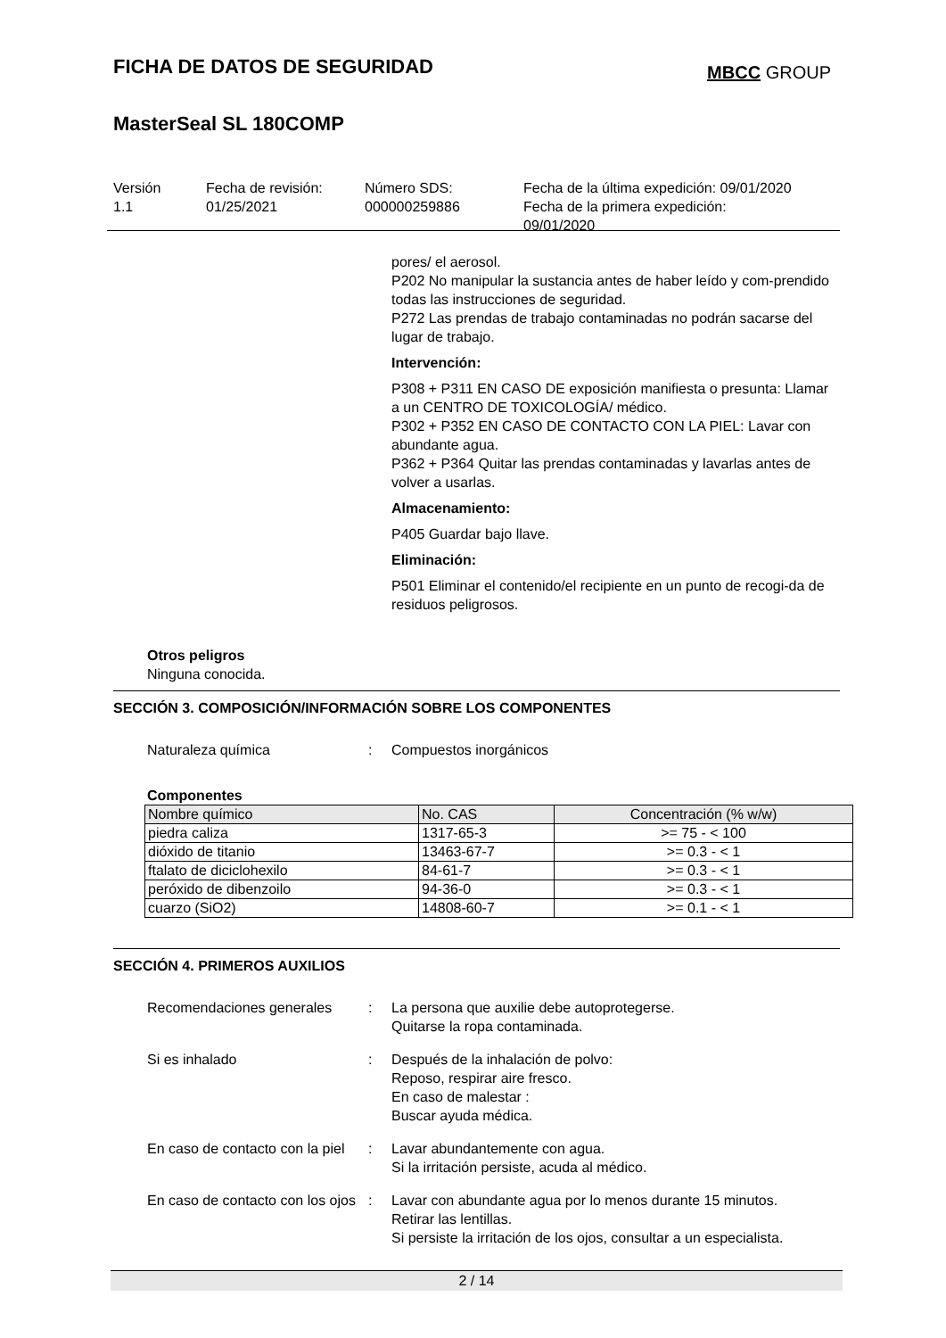FICHA DE DATOS DE SEGURIDAD
MBCC GROUP
MasterSeal SL 180COMP
Versión
1.1
Fecha de revisión:
01/25/2021
Número SDS:
000000259886
Fecha de la última expedición: 09/01/2020
Fecha de la primera expedición:
09/01/2020
pores/ el aerosol.
P202 No manipular la sustancia antes de haber leído y com-prendido todas las instrucciones de seguridad.
P272 Las prendas de trabajo contaminadas no podrán sacarse del lugar de trabajo.
Intervención:
P308 + P311 EN CASO DE exposición manifiesta o presunta: Llamar a un CENTRO DE TOXICOLOGÍA/ médico.
P302 + P352 EN CASO DE CONTACTO CON LA PIEL: Lavar con abundante agua.
P362 + P364 Quitar las prendas contaminadas y lavarlas antes de volver a usarlas.
Almacenamiento:
P405 Guardar bajo llave.
Eliminación:
P501 Eliminar el contenido/el recipiente en un punto de recogi-da de residuos peligrosos.
Otros peligros
Ninguna conocida.
SECCIÓN 3. COMPOSICIÓN/INFORMACIÓN SOBRE LOS COMPONENTES
Naturaleza química : Compuestos inorgánicos
Componentes
| Nombre químico | No. CAS | Concentración (% w/w) |
| --- | --- | --- |
| piedra caliza | 1317-65-3 | >= 75 - < 100 |
| dióxido de titanio | 13463-67-7 | >= 0.3 - < 1 |
| ftalato de diciclohexilo | 84-61-7 | >= 0.3 - < 1 |
| peróxido de dibenzoilo | 94-36-0 | >= 0.3 - < 1 |
| cuarzo (SiO2) | 14808-60-7 | >= 0.1 - < 1 |
SECCIÓN 4. PRIMEROS AUXILIOS
Recomendaciones generales : La persona que auxilie debe autoprotegerse.
Quitarse la ropa contaminada.
Si es inhalado : Después de la inhalación de polvo:
Reposo, respirar aire fresco.
En caso de malestar :
Buscar ayuda médica.
En caso de contacto con la piel
: Lavar abundantemente con agua.
Si la irritación persiste, acuda al médico.
En caso de contacto con los ojos
: Lavar con abundante agua por lo menos durante 15 minutos.
Retirar las lentillas.
Si persiste la irritación de los ojos, consultar a un especialista.
2 / 14